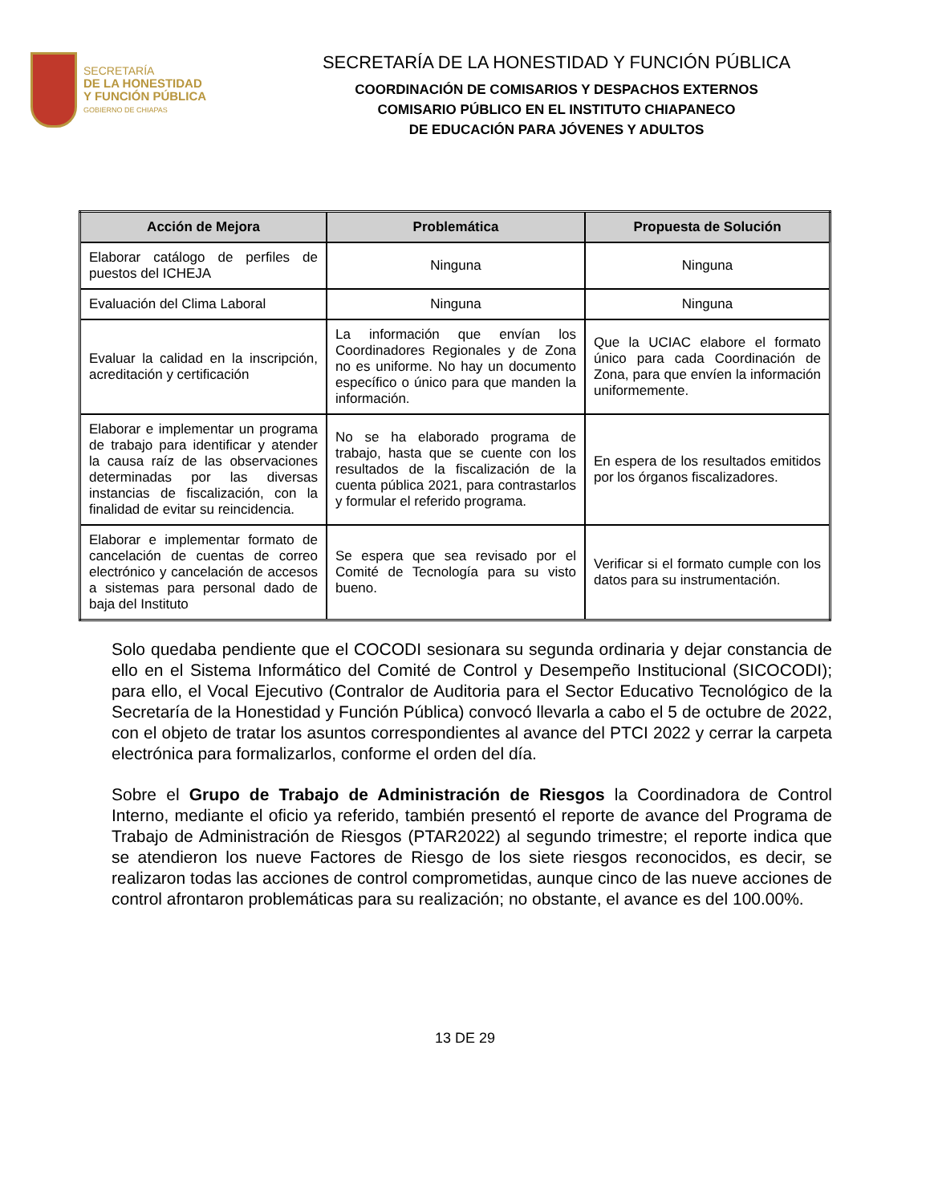SECRETARÍA
DE LA HONESTIDAD
Y FUNCIÓN PÚBLICA
GOBIERNO DE CHIAPAS
SECRETARÍA DE LA HONESTIDAD Y FUNCIÓN PÚBLICA
COORDINACIÓN DE COMISARIOS Y DESPACHOS EXTERNOS
COMISARIO PÚBLICO EN EL INSTITUTO CHIAPANECO
DE EDUCACIÓN PARA JÓVENES Y ADULTOS
| Acción de Mejora | Problemática | Propuesta de Solución |
| --- | --- | --- |
| Elaborar catálogo de perfiles de puestos del ICHEJA | Ninguna | Ninguna |
| Evaluación del Clima Laboral | Ninguna | Ninguna |
| Evaluar la calidad en la inscripción, acreditación y certificación | La información que envían los Coordinadores Regionales y de Zona no es uniforme. No hay un documento específico o único para que manden la información. | Que la UCIAC elabore el formato único para cada Coordinación de Zona, para que envíen la información uniformemente. |
| Elaborar e implementar un programa de trabajo para identificar y atender la causa raíz de las observaciones determinadas por las diversas instancias de fiscalización, con la finalidad de evitar su reincidencia. | No se ha elaborado programa de trabajo, hasta que se cuente con los resultados de la fiscalización de la cuenta pública 2021, para contrastarlos y formular el referido programa. | En espera de los resultados emitidos por los órganos fiscalizadores. |
| Elaborar e implementar formato de cancelación de cuentas de correo electrónico y cancelación de accesos a sistemas para personal dado de baja del Instituto | Se espera que sea revisado por el Comité de Tecnología para su visto bueno. | Verificar si el formato cumple con los datos para su instrumentación. |
Solo quedaba pendiente que el COCODI sesionara su segunda ordinaria y dejar constancia de ello en el Sistema Informático del Comité de Control y Desempeño Institucional (SICOCODI); para ello, el Vocal Ejecutivo (Contralor de Auditoria para el Sector Educativo Tecnológico de la Secretaría de la Honestidad y Función Pública) convocó llevarla a cabo el 5 de octubre de 2022, con el objeto de tratar los asuntos correspondientes al avance del PTCI 2022 y cerrar la carpeta electrónica para formalizarlos, conforme el orden del día.
Sobre el Grupo de Trabajo de Administración de Riesgos la Coordinadora de Control Interno, mediante el oficio ya referido, también presentó el reporte de avance del Programa de Trabajo de Administración de Riesgos (PTAR2022) al segundo trimestre; el reporte indica que se atendieron los nueve Factores de Riesgo de los siete riesgos reconocidos, es decir, se realizaron todas las acciones de control comprometidas, aunque cinco de las nueve acciones de control afrontaron problemáticas para su realización; no obstante, el avance es del 100.00%.
13 DE 29